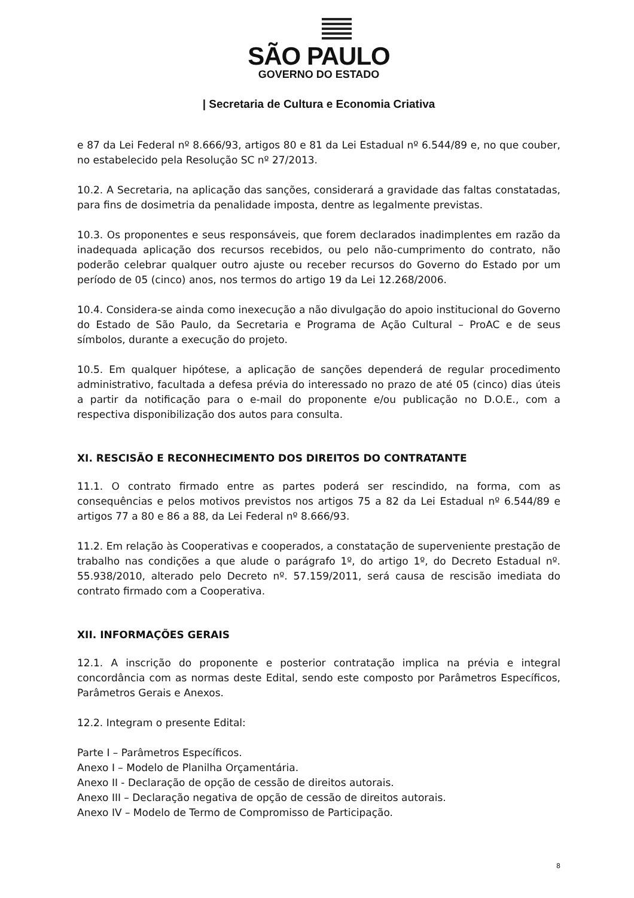SÃO PAULO
GOVERNO DO ESTADO
| Secretaria de Cultura e Economia Criativa
e 87 da Lei Federal nº 8.666/93, artigos 80 e 81 da Lei Estadual nº 6.544/89 e, no que couber, no estabelecido pela Resolução SC nº 27/2013.
10.2. A Secretaria, na aplicação das sanções, considerará a gravidade das faltas constatadas, para fins de dosimetria da penalidade imposta, dentre as legalmente previstas.
10.3. Os proponentes e seus responsáveis, que forem declarados inadimplentes em razão da inadequada aplicação dos recursos recebidos, ou pelo não-cumprimento do contrato, não poderão celebrar qualquer outro ajuste ou receber recursos do Governo do Estado por um período de 05 (cinco) anos, nos termos do artigo 19 da Lei 12.268/2006.
10.4. Considera-se ainda como inexecução a não divulgação do apoio institucional do Governo do Estado de São Paulo, da Secretaria e Programa de Ação Cultural – ProAC e de seus símbolos, durante a execução do projeto.
10.5. Em qualquer hipótese, a aplicação de sanções dependerá de regular procedimento administrativo, facultada a defesa prévia do interessado no prazo de até 05 (cinco) dias úteis a partir da notificação para o e-mail do proponente e/ou publicação no D.O.E., com a respectiva disponibilização dos autos para consulta.
XI. RESCISÃO E RECONHECIMENTO DOS DIREITOS DO CONTRATANTE
11.1. O contrato firmado entre as partes poderá ser rescindido, na forma, com as consequências e pelos motivos previstos nos artigos 75 a 82 da Lei Estadual nº 6.544/89 e artigos 77 a 80 e 86 a 88, da Lei Federal nº 8.666/93.
11.2. Em relação às Cooperativas e cooperados, a constatação de superveniente prestação de trabalho nas condições a que alude o parágrafo 1º, do artigo 1º, do Decreto Estadual nº. 55.938/2010, alterado pelo Decreto nº. 57.159/2011, será causa de rescisão imediata do contrato firmado com a Cooperativa.
XII. INFORMAÇÕES GERAIS
12.1. A inscrição do proponente e posterior contratação implica na prévia e integral concordância com as normas deste Edital, sendo este composto por Parâmetros Específicos, Parâmetros Gerais e Anexos.
12.2. Integram o presente Edital:
Parte I – Parâmetros Específicos.
Anexo I – Modelo de Planilha Orçamentária.
Anexo II - Declaração de opção de cessão de direitos autorais.
Anexo III – Declaração negativa de opção de cessão de direitos autorais.
Anexo IV – Modelo de Termo de Compromisso de Participação.
8